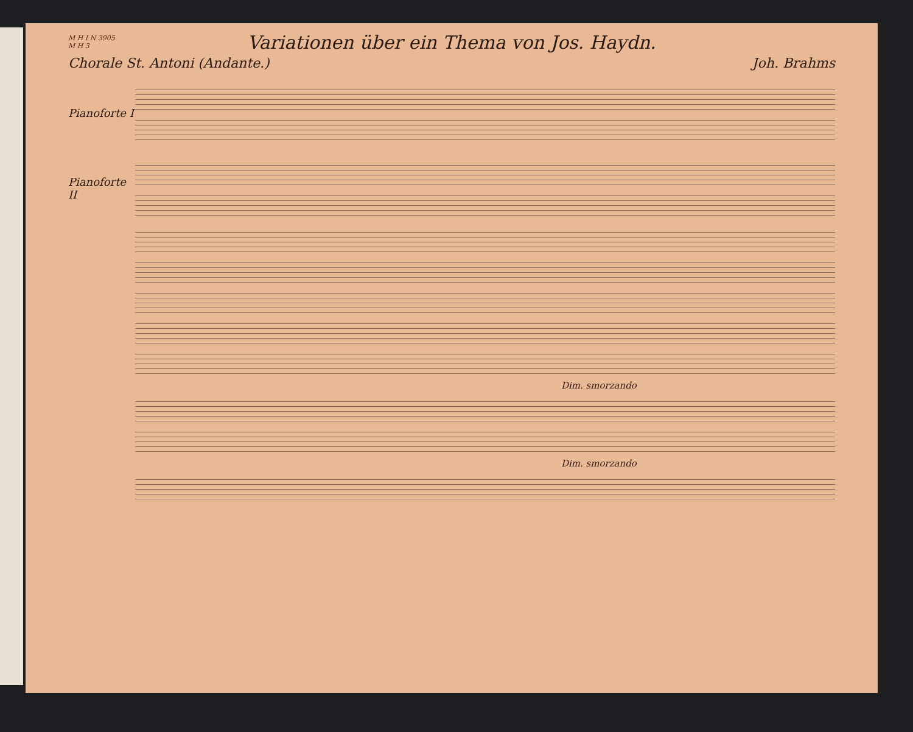M H I N 3905
M H 3
Variationen über ein Thema von Jos. Haydn.
Chorale St. Antoni (Andante.) Joh. Brahms
Pianoforte I
Pianoforte II
Dim. smorzando
Dim. smorzando